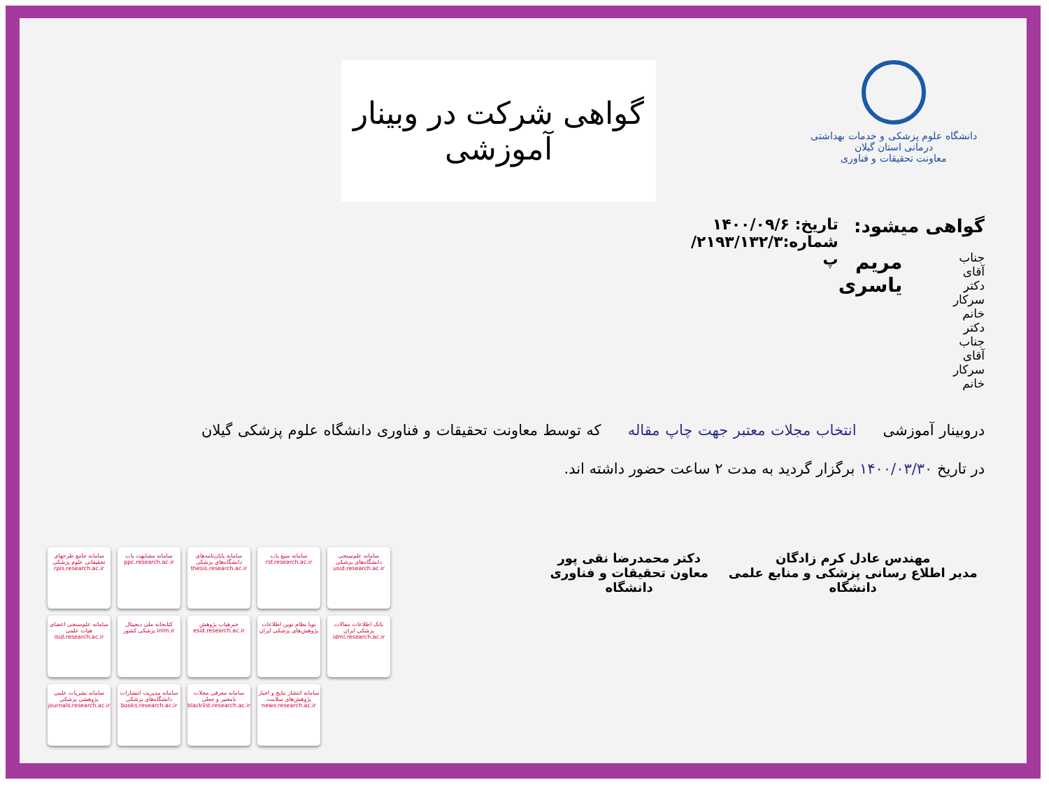دانشگاه علوم پزشکی و خدمات بهداشتی درمانی استان گیلان
معاونت تحقیقات و فناوری
گواهی شرکت در وبینار آموزشی
گواهی میشود:
جناب آقای دکتر
سرکار خانم دکتر
جناب آقای
سرکار خانم
مریم یاسری
تاریخ: ۱۴۰۰/۰۹/۶
شماره:۲۱۹۳/۱۳۲/۳/پ
دروبینار آموزشی انتخاب مجلات معتبر جهت چاپ مقاله که توسط معاونت تحقیقات و فناوری دانشگاه علوم پزشکی گیلان در تاریخ ۱۴۰۰/۰۳/۳۰ برگزار گردید به مدت ۲ ساعت حضور داشته اند.
مهندس عادل کرم زادگان
مدیر اطلاع رسانی پزشکی و منابع علمی دانشگاه
دکتر محمدرضا نقی پور
معاون تحقیقات و فناوری دانشگاه
سامانه جامع طرحهای تحقیقاتی علوم پزشکی rpis.research.ac.ir
سامانه مشابهت یاب ppc.research.ac.ir
سامانه پایان‌نامه‌های دانشگاه‌های پزشکی thesis.research.ac.ir
سامانه منبع یاب rsf.research.ac.ir
سامانه علم‌سنجی دانشگاه‌های پزشکی usid.research.ac.ir
سامانه علم‌سنجی اعضای هیات علمی isid.research.ac.ir
کتابخانه ملی دیجیتال پزشکی کشور inlm.ir
خبرهیاب پژوهش esid.research.ac.ir
نوپا نظام نوین اطلاعات پژوهش‌های پزشکی ایران
بانک اطلاعات مقالات پزشکی ایران idml.research.ac.ir
سامانه نشریات علمی پژوهشی پزشکی journals.research.ac.ir
سامانه مدیریت انتشارات دانشگاه‌های پزشکی books.research.ac.ir
سامانه معرفی مجلات نامعتبر و جعلی blacklist.research.ac.ir
سامانه انتشار نتایج و اخبار پژوهش‌های سلامت news.research.ac.ir